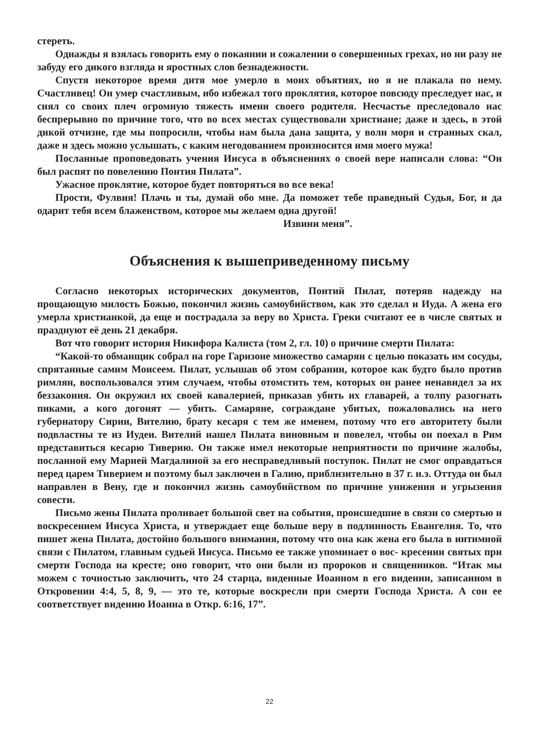стереть.
Однажды я взялась говорить ему о покаянии и сожалении о совершенных грехах, но ни разу не забуду его дикого взгляда и яростных слов безнадежности.
Спустя некоторое время дитя мое умерло в моих объятиях, но я не плакала по нему. Счастливец! Он умер счастливым, ибо избежал того проклятия, которое повсюду преследует нас, и снял со своих плеч огромную тяжесть имени своего родителя. Несчастье преследовало нас беспрерывно по причине того, что во всех местах существовали христиане; даже и здесь, в этой дикой отчизне, где мы попросили, чтобы нам была дана защита, у волн моря и странных скал, даже и здесь можно услышать, с каким негодованием произносится имя моего мужа!
Посланные проповедовать учения Иисуса в объяснениях о своей вере написали слова: “Он был распят по повелению Понтия Пилата”.
Ужасное проклятие, которое будет повторяться во все века!
Прости, Фулвия! Плачь и ты, думай обо мне. Да поможет тебе праведный Судья, Бог, и да одарит тебя всем блаженством, которое мы желаем одна другой!
Извини меня”.
Объяснения к вышеприведенному письму
Согласно некоторых исторических документов, Понтий Пилат, потеряв надежду на прощающую милость Божью, покончил жизнь самоубийством, как это сделал и Иуда. А жена его умерла христианкой, да еще и пострадала за веру во Христа. Греки считают ее в числе святых и празднуют её день 21 декабря.
Вот что говорит история Никифора Калиста (том 2, гл. 10) о причине смерти Пилата:
“Какой-то обманщик собрал на горе Гаризоне множество самарян с целью показать им сосуды, спрятанные самим Моисеем. Пилат, услышав об этом собрании, которое как будто было против римлян, воспользовался этим случаем, чтобы отомстить тем, которых он ранее ненавидел за их беззакония. Он окружил их своей кавалерией, приказав убить их главарей, а толпу разогнать пиками, а кого догонят — убить. Самаряне, сограждане убитых, пожаловались на него губернатору Сирии, Вителию, брату кесаря с тем же именем, потому что его авторитету были подвластны те из Иудеи. Вителий нашел Пилата виновным и повелел, чтобы он поехал в Рим представиться кесарю Тиверию. Он также имел некоторые неприятности по причине жалобы, посланной ему Марией Магдалиной за его несправедливый поступок. Пилат не смог оправдаться перед царем Тиверием и поэтому был заключен в Галию, приблизительно в 37 г. н.э. Оттуда он был направлен в Вену, где и покончил жизнь самоубийством по причине унижения и угрызения совести.
Письмо жены Пилата проливает большой свет на события, происшедшие в связи со смертью и воскресением Иисуса Христа, и утверждает еще больше веру в подлинность Евангелия. То, что пишет жена Пилата, достойно большого внимания, потому что она как жена его была в интимной связи с Пилатом, главным судьей Иисуса. Письмо ее также упоминает о вос- кресении святых при смерти Господа на кресте; оно говорит, что они были из пророков и священников. “Итак мы можем с точностью заключить, что 24 старца, виденные Иоанном в его видении, записанном в Откровении 4:4, 5, 8, 9, — это те, которые воскресли при смерти Господа Христа. А сон ее соответствует видению Иоанна в Откр. 6:16, 17”.
22